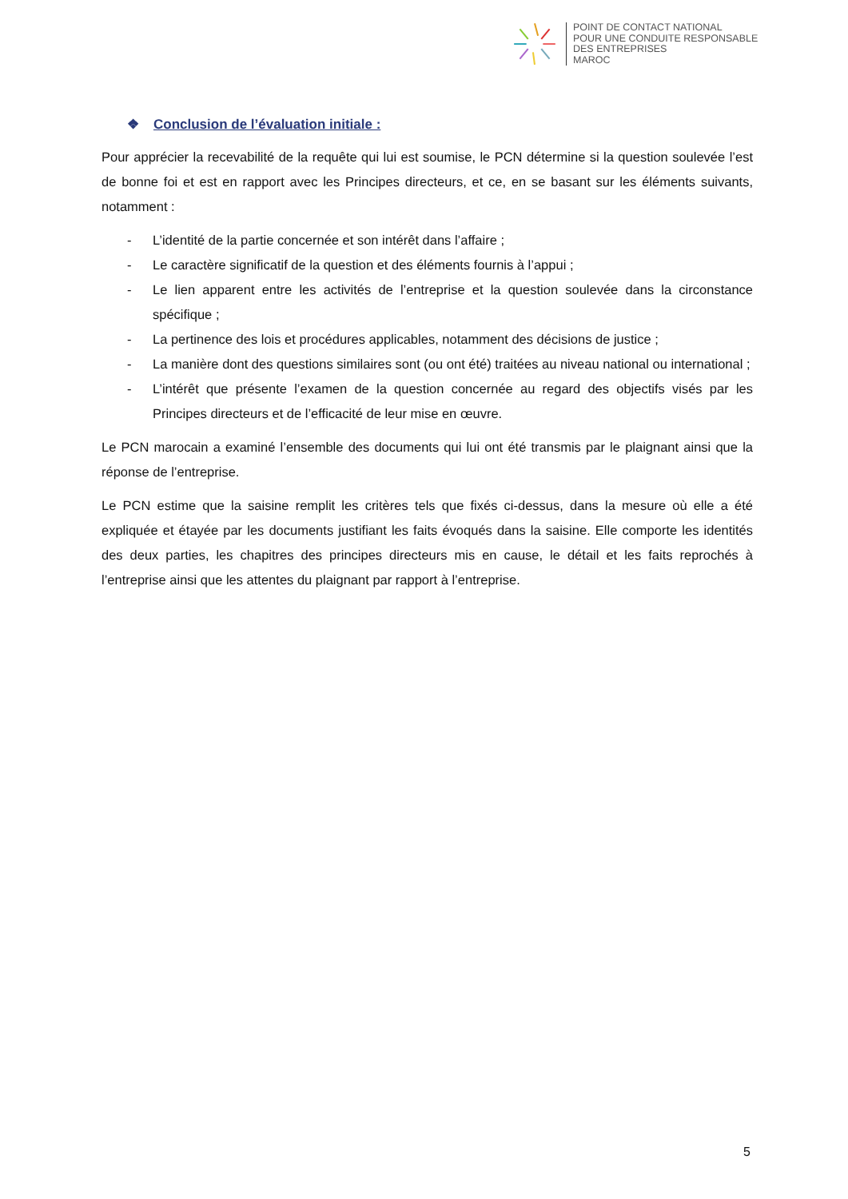POINT DE CONTACT NATIONAL
POUR UNE CONDUITE RESPONSABLE
DES ENTREPRISES
MAROC
❖ Conclusion de l’évaluation initiale :
Pour apprécier la recevabilité de la requête qui lui est soumise, le PCN détermine si la question soulevée l’est de bonne foi et est en rapport avec les Principes directeurs, et ce, en se basant sur les éléments suivants, notamment :
- L’identité de la partie concernée et son intérêt dans l’affaire ;
- Le caractère significatif de la question et des éléments fournis à l’appui ;
- Le lien apparent entre les activités de l’entreprise et la question soulevée dans la circonstance spécifique ;
- La pertinence des lois et procédures applicables, notamment des décisions de justice ;
- La manière dont des questions similaires sont (ou ont été) traitées au niveau national ou international ;
- L’intérêt que présente l’examen de la question concernée au regard des objectifs visés par les Principes directeurs et de l’efficacité de leur mise en œuvre.
Le PCN marocain a examiné l’ensemble des documents qui lui ont été transmis par le plaignant ainsi que la réponse de l’entreprise.
Le PCN estime que la saisine remplit les critères tels que fixés ci-dessus, dans la mesure où elle a été expliquée et étayée par les documents justifiant les faits évoqués dans la saisine. Elle comporte les identités des deux parties, les chapitres des principes directeurs mis en cause, le détail et les faits reprochés à l’entreprise ainsi que les attentes du plaignant par rapport à l’entreprise.
5